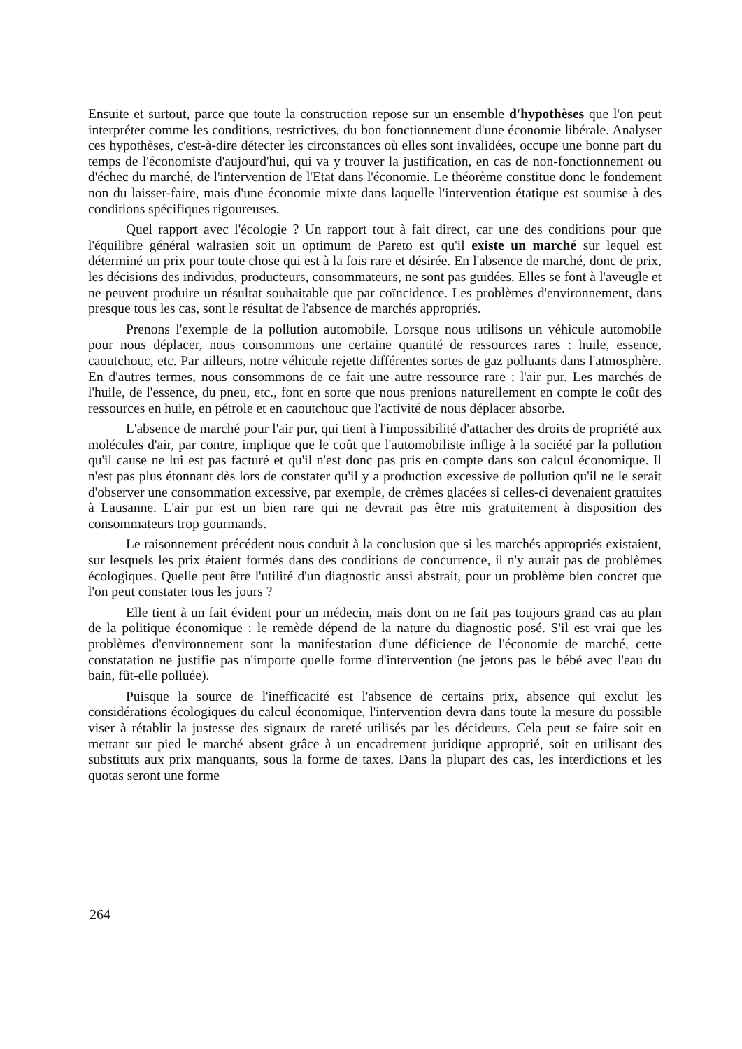Ensuite et surtout, parce que toute la construction repose sur un ensemble d'hypothèses que l'on peut interpréter comme les conditions, restrictives, du bon fonctionnement d'une économie libérale. Analyser ces hypothèses, c'est-à-dire détecter les circonstances où elles sont invalidées, occupe une bonne part du temps de l'économiste d'aujourd'hui, qui va y trouver la justification, en cas de non-fonctionnement ou d'échec du marché, de l'intervention de l'Etat dans l'économie. Le théorème constitue donc le fondement non du laisser-faire, mais d'une économie mixte dans laquelle l'intervention étatique est soumise à des conditions spécifiques rigoureuses.
Quel rapport avec l'écologie ? Un rapport tout à fait direct, car une des conditions pour que l'équilibre général walrasien soit un optimum de Pareto est qu'il existe un marché sur lequel est déterminé un prix pour toute chose qui est à la fois rare et désirée. En l'absence de marché, donc de prix, les décisions des individus, producteurs, consommateurs, ne sont pas guidées. Elles se font à l'aveugle et ne peuvent produire un résultat souhaitable que par coïncidence. Les problèmes d'environnement, dans presque tous les cas, sont le résultat de l'absence de marchés appropriés.
Prenons l'exemple de la pollution automobile. Lorsque nous utilisons un véhicule automobile pour nous déplacer, nous consommons une certaine quantité de ressources rares : huile, essence, caoutchouc, etc. Par ailleurs, notre véhicule rejette différentes sortes de gaz polluants dans l'atmosphère. En d'autres termes, nous consommons de ce fait une autre ressource rare : l'air pur. Les marchés de l'huile, de l'essence, du pneu, etc., font en sorte que nous prenions naturellement en compte le coût des ressources en huile, en pétrole et en caoutchouc que l'activité de nous déplacer absorbe.
L'absence de marché pour l'air pur, qui tient à l'impossibilité d'attacher des droits de propriété aux molécules d'air, par contre, implique que le coût que l'automobiliste inflige à la société par la pollution qu'il cause ne lui est pas facturé et qu'il n'est donc pas pris en compte dans son calcul économique. Il n'est pas plus étonnant dès lors de constater qu'il y a production excessive de pollution qu'il ne le serait d'observer une consommation excessive, par exemple, de crèmes glacées si celles-ci devenaient gratuites à Lausanne. L'air pur est un bien rare qui ne devrait pas être mis gratuitement à disposition des consommateurs trop gourmands.
Le raisonnement précédent nous conduit à la conclusion que si les marchés appropriés existaient, sur lesquels les prix étaient formés dans des conditions de concurrence, il n'y aurait pas de problèmes écologiques. Quelle peut être l'utilité d'un diagnostic aussi abstrait, pour un problème bien concret que l'on peut constater tous les jours ?
Elle tient à un fait évident pour un médecin, mais dont on ne fait pas toujours grand cas au plan de la politique économique : le remède dépend de la nature du diagnostic posé. S'il est vrai que les problèmes d'environnement sont la manifestation d'une déficience de l'économie de marché, cette constatation ne justifie pas n'importe quelle forme d'intervention (ne jetons pas le bébé avec l'eau du bain, fût-elle polluée).
Puisque la source de l'inefficacité est l'absence de certains prix, absence qui exclut les considérations écologiques du calcul économique, l'intervention devra dans toute la mesure du possible viser à rétablir la justesse des signaux de rareté utilisés par les décideurs. Cela peut se faire soit en mettant sur pied le marché absent grâce à un encadrement juridique approprié, soit en utilisant des substituts aux prix manquants, sous la forme de taxes. Dans la plupart des cas, les interdictions et les quotas seront une forme
264